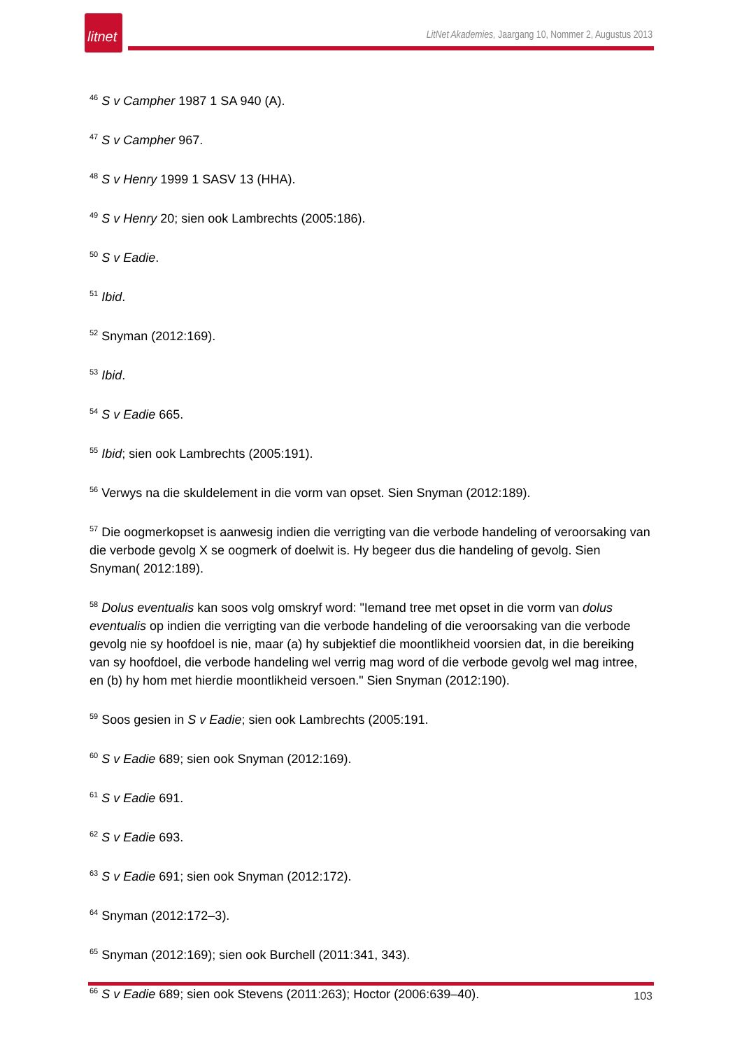litnet
LitNet Akademies, Jaargang 10, Nommer 2, Augustus 2013
<sup>46</sup> S v Campher 1987 1 SA 940 (A).
<sup>47</sup> S v Campher 967.
<sup>48</sup> S v Henry 1999 1 SASV 13 (HHA).
<sup>49</sup> S v Henry 20; sien ook Lambrechts (2005:186).
<sup>50</sup> S v Eadie.
<sup>51</sup> Ibid.
<sup>52</sup> Snyman (2012:169).
<sup>53</sup> Ibid.
<sup>54</sup> S v Eadie 665.
<sup>55</sup> Ibid; sien ook Lambrechts (2005:191).
<sup>56</sup> Verwys na die skuldelement in die vorm van opset. Sien Snyman (2012:189).
<sup>57</sup> Die oogmerkopset is aanwesig indien die verrigting van die verbode handeling of veroorsaking van die verbode gevolg X se oogmerk of doelwit is. Hy begeer dus die handeling of gevolg. Sien Snyman( 2012:189).
<sup>58</sup> Dolus eventualis kan soos volg omskryf word: "Iemand tree met opset in die vorm van dolus eventualis op indien die verrigting van die verbode handeling of die veroorsaking van die verbode gevolg nie sy hoofdoel is nie, maar (a) hy subjektief die moontlikheid voorsien dat, in die bereiking van sy hoofdoel, die verbode handeling wel verrig mag word of die verbode gevolg wel mag intree, en (b) hy hom met hierdie moontlikheid versoen." Sien Snyman (2012:190).
<sup>59</sup> Soos gesien in S v Eadie; sien ook Lambrechts (2005:191.
<sup>60</sup> S v Eadie 689; sien ook Snyman (2012:169).
<sup>61</sup> S v Eadie 691.
<sup>62</sup> S v Eadie 693.
<sup>63</sup> S v Eadie 691; sien ook Snyman (2012:172).
<sup>64</sup> Snyman (2012:172–3).
<sup>65</sup> Snyman (2012:169); sien ook Burchell (2011:341, 343).
<sup>66</sup> S v Eadie 689; sien ook Stevens (2011:263); Hoctor (2006:639–40).
103